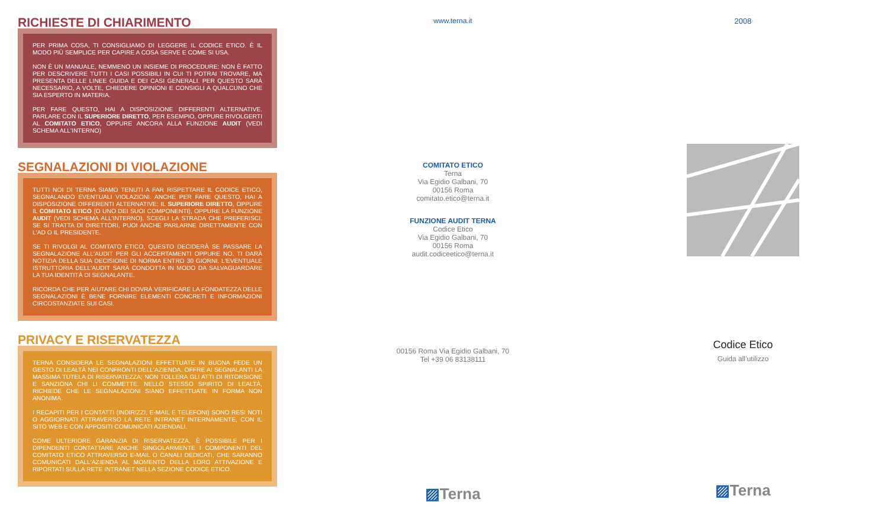RICHIESTE DI CHIARIMENTO
PER PRIMA COSA, TI CONSIGLIAMO DI LEGGERE IL CODICE ETICO. È IL MODO PIÙ SEMPLICE PER CAPIRE A COSA SERVE E COME SI USA.
NON È UN MANUALE, NEMMENO UN INSIEME DI PROCEDURE: NON È FATTO PER DESCRIVERE TUTTI I CASI POSSIBILI IN CUI TI POTRAI TROVARE, MA PRESENTA DELLE LINEE GUIDA E DEI CASI GENERALI. PER QUESTO SARÀ NECESSARIO, A VOLTE, CHIEDERE OPINIONI E CONSIGLI A QUALCUNO CHE SIA ESPERTO IN MATERIA.
PER FARE QUESTO, HAI A DISPOSIZIONE DIFFERENTI ALTERNATIVE. PARLARE CON IL SUPERIORE DIRETTO, PER ESEMPIO, OPPURE RIVOLGERTI AL COMITATO ETICO, OPPURE ANCORA ALLA FUNZIONE AUDIT (VEDI SCHEMA ALL'INTERNO)
SEGNALAZIONI DI VIOLAZIONE
TUTTI NOI DI TERNA SIAMO TENUTI A FAR RISPETTARE IL CODICE ETICO, SEGNALANDO EVENTUALI VIOLAZIONI. ANCHE PER FARE QUESTO, HAI A DISPOSIZIONE DIFFERENTI ALTERNATIVE: IL SUPERIORE DIRETTO, OPPURE IL COMITATO ETICO (O UNO DEI SUOI COMPONENTI), OPPURE LA FUNZIONE AUDIT (VEDI SCHEMA ALL'INTERNO). SCEGLI LA STRADA CHE PREFERISCI. SE SI TRATTA DI DIRETTORI, PUOI ANCHE PARLARNE DIRETTAMENTE CON L'AD O IL PRESIDENTE.
SE TI RIVOLGI AL COMITATO ETICO, QUESTO DECIDERÀ SE PASSARE LA SEGNALAZIONE ALL'AUDIT PER GLI ACCERTAMENTI OPPURE NO. TI DARÀ NOTIZIA DELLA SUA DECISIONE DI NORMA ENTRO 30 GIORNI. L'EVENTUALE ISTRUTTORIA DELL'AUDIT SARÀ CONDOTTA IN MODO DA SALVAGUARDARE LA TUA IDENTITÀ DI SEGNALANTE.
RICORDA CHE PER AIUTARE CHI DOVRÀ VERIFICARE LA FONDATEZZA DELLE SEGNALAZIONI È BENE FORNIRE ELEMENTI CONCRETI E INFORMAZIONI CIRCOSTANZIATE SUI CASI.
PRIVACY E RISERVATEZZA
TERNA CONSIDERA LE SEGNALAZIONI EFFETTUATE IN BUONA FEDE UN GESTO DI LEALTÀ NEI CONFRONTI DELL'AZIENDA. OFFRE AI SEGNALANTI LA MASSIMA TUTELA DI RISERVATEZZA; NON TOLLERA GLI ATTI DI RITORSIONE E SANZIONA CHI LI COMMETTE. NELLO STESSO SPIRITO DI LEALTÀ, RICHIEDE CHE LE SEGNALAZIONI SIANO EFFETTUATE IN FORMA NON ANONIMA.
I RECAPITI PER I CONTATTI (INDIRIZZI, E-MAIL E TELEFONI) SONO RESI NOTI O AGGIORNATI ATTRAVERSO LA RETE INTRANET INTERNAMENTE, CON IL SITO WEB E CON APPOSITI COMUNICATI AZIENDALI.
COME ULTERIORE GARANZIA DI RISERVATEZZA, È POSSIBILE PER I DIPENDENTI CONTATTARE ANCHE SINGOLARMENTE I COMPONENTI DEL COMITATO ETICO ATTRAVERSO E-MAIL O CANALI DEDICATI, CHE SARANNO COMUNICATI DALL'AZIENDA AL MOMENTO DELLA LORO ATTIVAZIONE E RIPORTATI SULLA RETE INTRANET NELLA SEZIONE CODICE ETICO.
www.terna.it
COMITATO ETICO
Terna
Via Egidio Galbani, 70
00156 Roma
comitato.etico@terna.it
FUNZIONE AUDIT TERNA
Codice Etico
Via Egidio Galbani, 70
00156 Roma
audit.codiceetico@terna.it
00156 Roma Via Egidio Galbani, 70
Tel +39 06 83138111
▨Terna
2008
Codice Etico
Guida all’utilizzo
▨Terna